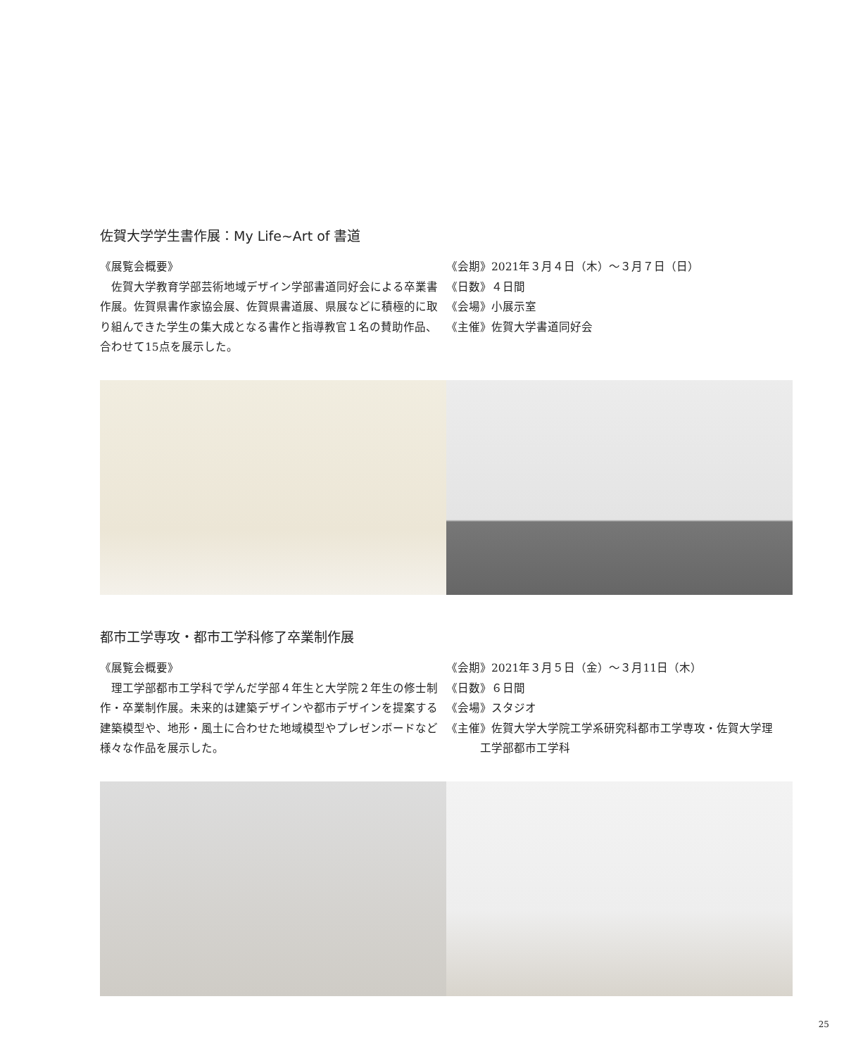佐賀大学学生書作展：My Life~Art of 書道
《展覧会概要》
　佐賀大学教育学部芸術地域デザイン学部書道同好会による卒業書作展。佐賀県書作家協会展、佐賀県書道展、県展などに積極的に取り組んできた学生の集大成となる書作と指導教官１名の賛助作品、合わせて15点を展示した。
《会期》2021年３月４日（木）～３月７日（日）
《日数》４日間
《会場》小展示室
《主催》佐賀大学書道同好会
都市工学専攻・都市工学科修了卒業制作展
《展覧会概要》
　理工学部都市工学科で学んだ学部４年生と大学院２年生の修士制作・卒業制作展。未来的は建築デザインや都市デザインを提案する建築模型や、地形・風土に合わせた地域模型やプレゼンボードなど様々な作品を展示した。
《会期》2021年３月５日（金）～３月11日（木）
《日数》６日間
《会場》スタジオ
《主催》佐賀大学大学院工学系研究科都市工学専攻・佐賀大学理
　　　工学部都市工学科
25